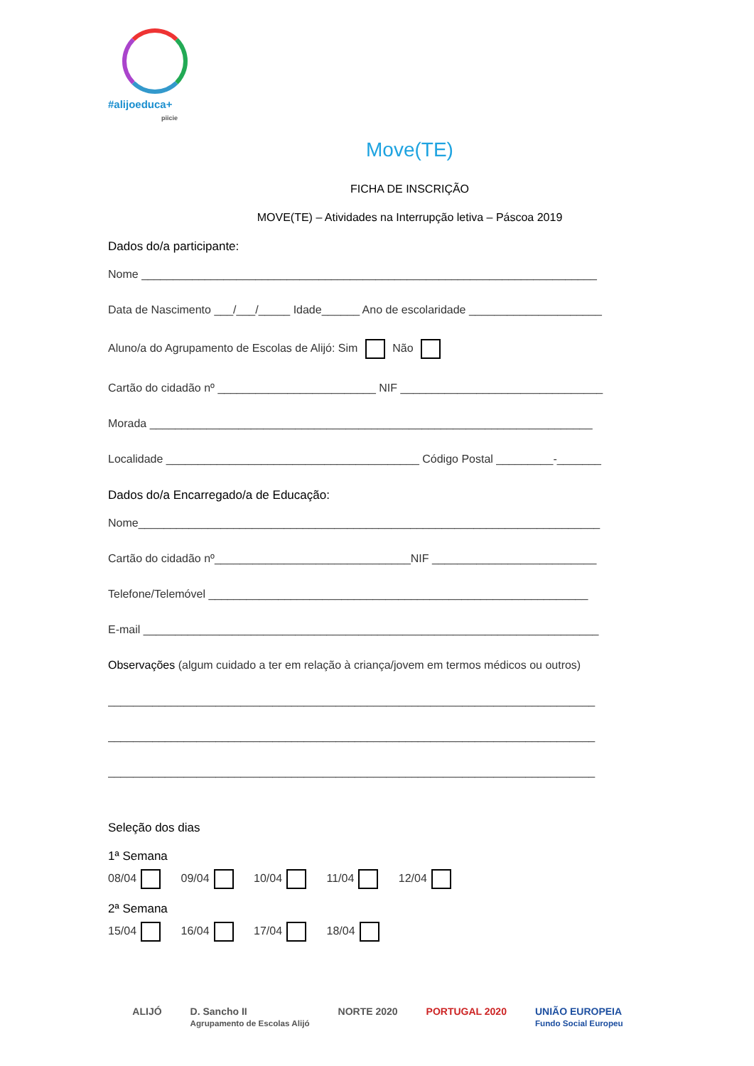#alijoeduca+
piicie
Move(TE)
FICHA DE INSCRIÇÃO
MOVE(TE) – Atividades na Interrupção letiva – Páscoa 2019
Dados do/a participante:
Nome ________________________________________________________________________
Data de Nascimento ___/___/_____ Idade______ Ano de escolaridade _____________________
Aluno/a do Agrupamento de Escolas de Alijó: Sim Não
Cartão do cidadão nº _________________________ NIF ________________________________
Morada ______________________________________________________________________
Localidade ________________________________________ Código Postal _________-_______
Dados do/a Encarregado/a de Educação:
Nome_________________________________________________________________________
Cartão do cidadão nº_______________________________NIF __________________________
Telefone/Telemóvel ____________________________________________________________
E-mail ________________________________________________________________________
Observações (algum cuidado a ter em relação à criança/jovem em termos médicos ou outros)
_____________________________________________________________________________
_____________________________________________________________________________
_____________________________________________________________________________
Seleção dos dias
1ª Semana
08/04 09/04 10/04 11/04 12/04
2ª Semana
15/04 16/04 17/04 18/04
ALIJÓ D. Sancho II
Agrupamento de Escolas Alijó NORTE 2020 PORTUGAL 2020 UNIÃO EUROPEIA
Fundo Social Europeu